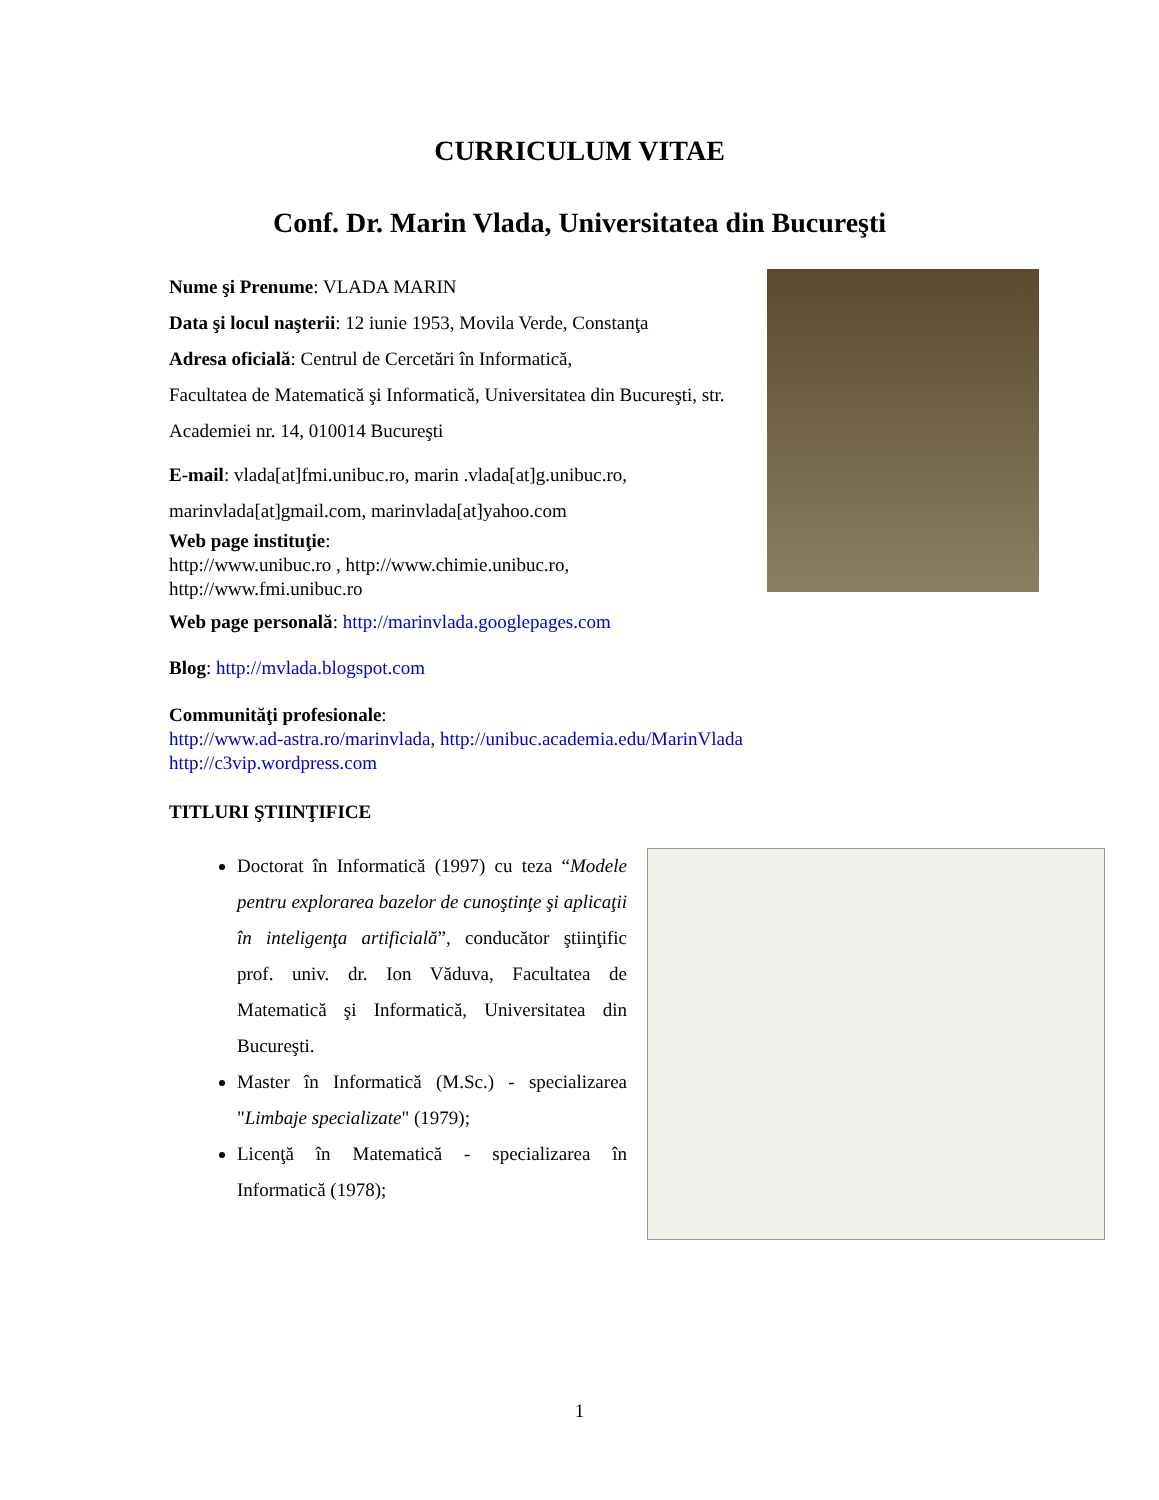CURRICULUM VITAE
Conf. Dr. Marin Vlada, Universitatea din Bucureşti
Nume şi Prenume: VLADA MARIN
Data şi locul naşterii: 12 iunie 1953, Movila Verde, Constanţa
Adresa oficială: Centrul de Cercetări în Informatică,
Facultatea de Matematică şi Informatică, Universitatea din Bucureşti, str. Academiei nr. 14, 010014 Bucureşti
E-mail: vlada[at]fmi.unibuc.ro, marin .vlada[at]g.unibuc.ro, marinvlada[at]gmail.com, marinvlada[at]yahoo.com
Web page instituţie:
http://www.unibuc.ro , http://www.chimie.unibuc.ro, http://www.fmi.unibuc.ro
Web page personală: http://marinvlada.googlepages.com
Blog: http://mvlada.blogspot.com
Communităţi profesionale:
http://www.ad-astra.ro/marinvlada, http://unibuc.academia.edu/MarinVlada
http://c3vip.wordpress.com
TITLURI ŞTIINŢIFICE
Doctorat în Informatică (1997) cu teza “Modele pentru explorarea bazelor de cunoştinţe şi aplicaţii în inteligenţa artificială”, conducător ştiinţific prof. univ. dr. Ion Văduva, Facultatea de Matematică şi Informatică, Universitatea din Bucureşti.
Master în Informatică (M.Sc.) - specializarea "Limbaje specializate" (1979);
Licenţă în Matematică - specializarea în Informatică (1978);
1